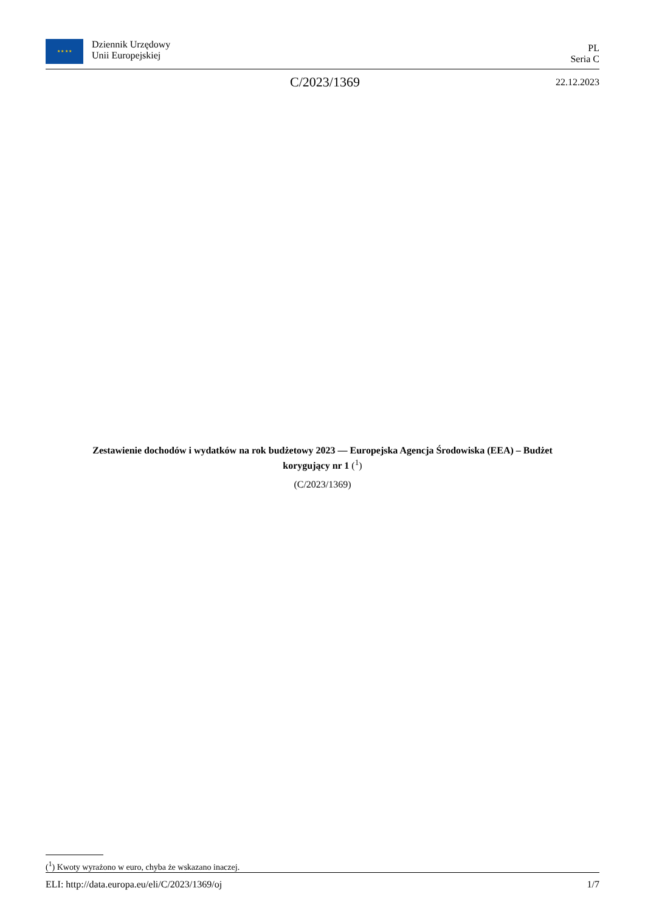★ ★ ★ ★
Dziennik Urzędowy
Unii Europejskiej
PL
Seria C
C/2023/1369
22.12.2023
Zestawienie dochodów i wydatków na rok budżetowy 2023 — Europejska Agencja Środowiska (EEA) – Budżet korygujący nr 1 (<sup>1</sup>)
(C/2023/1369)
(<sup>1</sup>) Kwoty wyrażono w euro, chyba że wskazano inaczej.
ELI: http://data.europa.eu/eli/C/2023/1369/oj 1/7